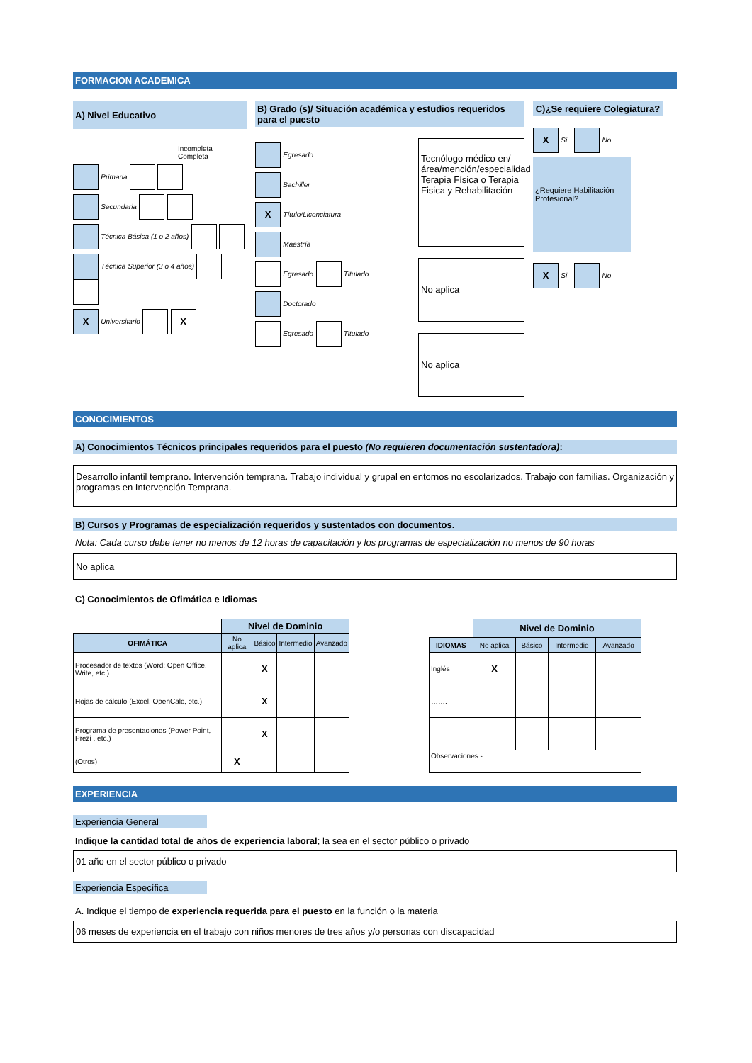FORMACION ACADEMICA
A) Nivel Educativo
Incompleta Completa
Primaria
Secundaria
Técnica Básica (1 o 2 años)
Técnica Superior (3 o 4 años)
X Universitario X
B) Grado (s)/ Situación académica y estudios requeridos para el puesto
Egresado
Bachiller
X Título/Licenciatura
Maestría
Egresado Titulado
Doctorado
Egresado Titulado
Tecnólogo médico en/ área/mención/especialidad Terapia Física o Terapia Fisica y Rehabilitación
No aplica
No aplica
C)¿Se requiere Colegiatura?
X Si No
¿Requiere Habilitación Profesional?
X Si No
CONOCIMIENTOS
A) Conocimientos Técnicos principales requeridos para el puesto (No requieren documentación sustentadora):
Desarrollo infantil temprano. Intervención temprana. Trabajo individual y grupal en entornos no escolarizados. Trabajo con familias. Organización y programas en Intervención Temprana.
B) Cursos y Programas de especialización requeridos y sustentados con documentos.
Nota: Cada curso debe tener no menos de 12 horas de capacitación y los programas de especialización no menos de 90 horas
No aplica
C) Conocimientos de Ofimática e Idiomas
| | Nivel de Dominio | | | |
| OFIMÁTICA | No aplica | Básico | Intermedio | Avanzado |
| Procesador de textos (Word; Open Office, Write, etc.) | | X | | |
| Hojas de cálculo (Excel, OpenCalc, etc.) | | X | | |
| Programa de presentaciones (Power Point, Prezi , etc.) | | X | | |
| (Otros) | X | | | |
| | Nivel de Dominio | | | |
| IDIOMAS | No aplica | Básico | Intermedio | Avanzado |
| Inglés | X | | | |
| ……. | | | | |
| ……. | | | | |
| Observaciones.- | | | | |
EXPERIENCIA
Experiencia General
Indique la cantidad total de años de experiencia laboral; la sea en el sector público o privado
01 año en el sector público o privado
Experiencia Específica
A. Indique el tiempo de experiencia requerida para el puesto en la función o la materia
06 meses de experiencia en el trabajo con niños menores de tres años y/o personas con discapacidad